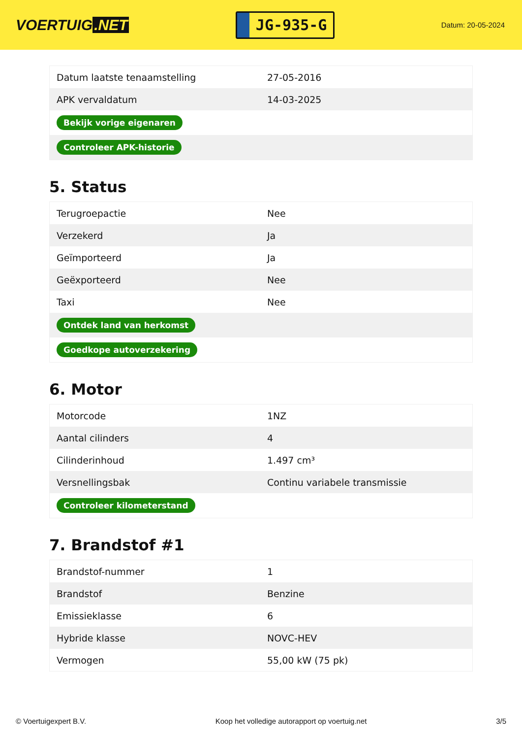VOERTUIG.NET
JG-935-G
Datum: 20-05-2024
| Datum laatste tenaamstelling | 27-05-2016 |
| APK vervaldatum | 14-03-2025 |
| Bekijk vorige eigenaren | |
| Controleer APK-historie | |
5. Status
| Terugroepactie | Nee |
| Verzekerd | Ja |
| Geïmporteerd | Ja |
| Geëxporteerd | Nee |
| Taxi | Nee |
| Ontdek land van herkomst | |
| Goedkope autoverzekering | |
6. Motor
| Motorcode | 1NZ |
| Aantal cilinders | 4 |
| Cilinderinhoud | 1.497 cm³ |
| Versnellingsbak | Continu variabele transmissie |
| Controleer kilometerstand | |
7. Brandstof #1
| Brandstof-nummer | 1 |
| Brandstof | Benzine |
| Emissieklasse | 6 |
| Hybride klasse | NOVC-HEV |
| Vermogen | 55,00 kW (75 pk) |
© Voertuigexpert B.V. Koop het volledige autorapport op voertuig.net 3/5